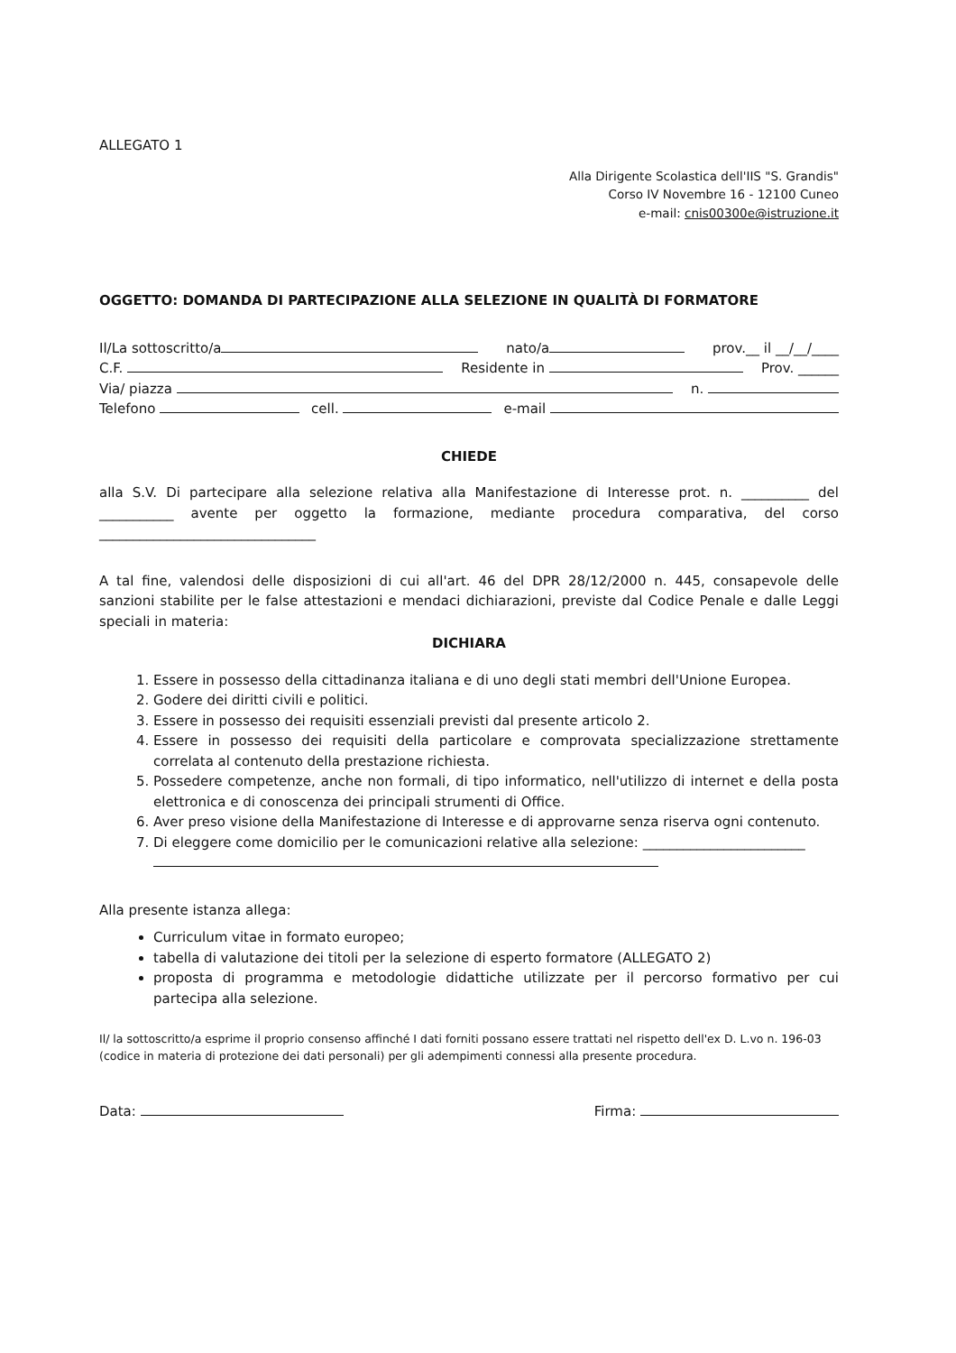ALLEGATO 1
Alla Dirigente Scolastica dell'IIS "S. Grandis"
Corso IV Novembre 16 - 12100 Cuneo
e-mail: cnis00300e@istruzione.it
OGGETTO: DOMANDA DI PARTECIPAZIONE ALLA SELEZIONE IN QUALITÀ DI FORMATORE
Il/La sottoscritto/a nato/a prov.__ il __/__/____
C.F. Residente in Prov. ______
Via/ piazza n.
Telefono cell. e-mail
CHIEDE
alla S.V. Di partecipare alla selezione relativa alla Manifestazione di Interesse prot. n. __________ del ___________ avente per oggetto la formazione, mediante procedura comparativa, del corso ________________________________
A tal fine, valendosi delle disposizioni di cui all'art. 46 del DPR 28/12/2000 n. 445, consapevole delle sanzioni stabilite per le false attestazioni e mendaci dichiarazioni, previste dal Codice Penale e dalle Leggi speciali in materia:
DICHIARA
1. Essere in possesso della cittadinanza italiana e di uno degli stati membri dell'Unione Europea.
2. Godere dei diritti civili e politici.
3. Essere in possesso dei requisiti essenziali previsti dal presente articolo 2.
4. Essere in possesso dei requisiti della particolare e comprovata specializzazione strettamente correlata al contenuto della prestazione richiesta.
5. Possedere competenze, anche non formali, di tipo informatico, nell'utilizzo di internet e della posta elettronica e di conoscenza dei principali strumenti di Office.
6. Aver preso visione della Manifestazione di Interesse e di approvarne senza riserva ogni contenuto.
7. Di eleggere come domicilio per le comunicazioni relative alla selezione: ________________________
Alla presente istanza allega:
Curriculum vitae in formato europeo;
tabella di valutazione dei titoli per la selezione di esperto formatore (ALLEGATO 2)
proposta di programma e metodologie didattiche utilizzate per il percorso formativo per cui partecipa alla selezione.
Il/ la sottoscritto/a esprime il proprio consenso affinché I dati forniti possano essere trattati nel rispetto dell'ex D. L.vo n. 196-03 (codice in materia di protezione dei dati personali) per gli adempimenti connessi alla presente procedura.
Data: Firma: